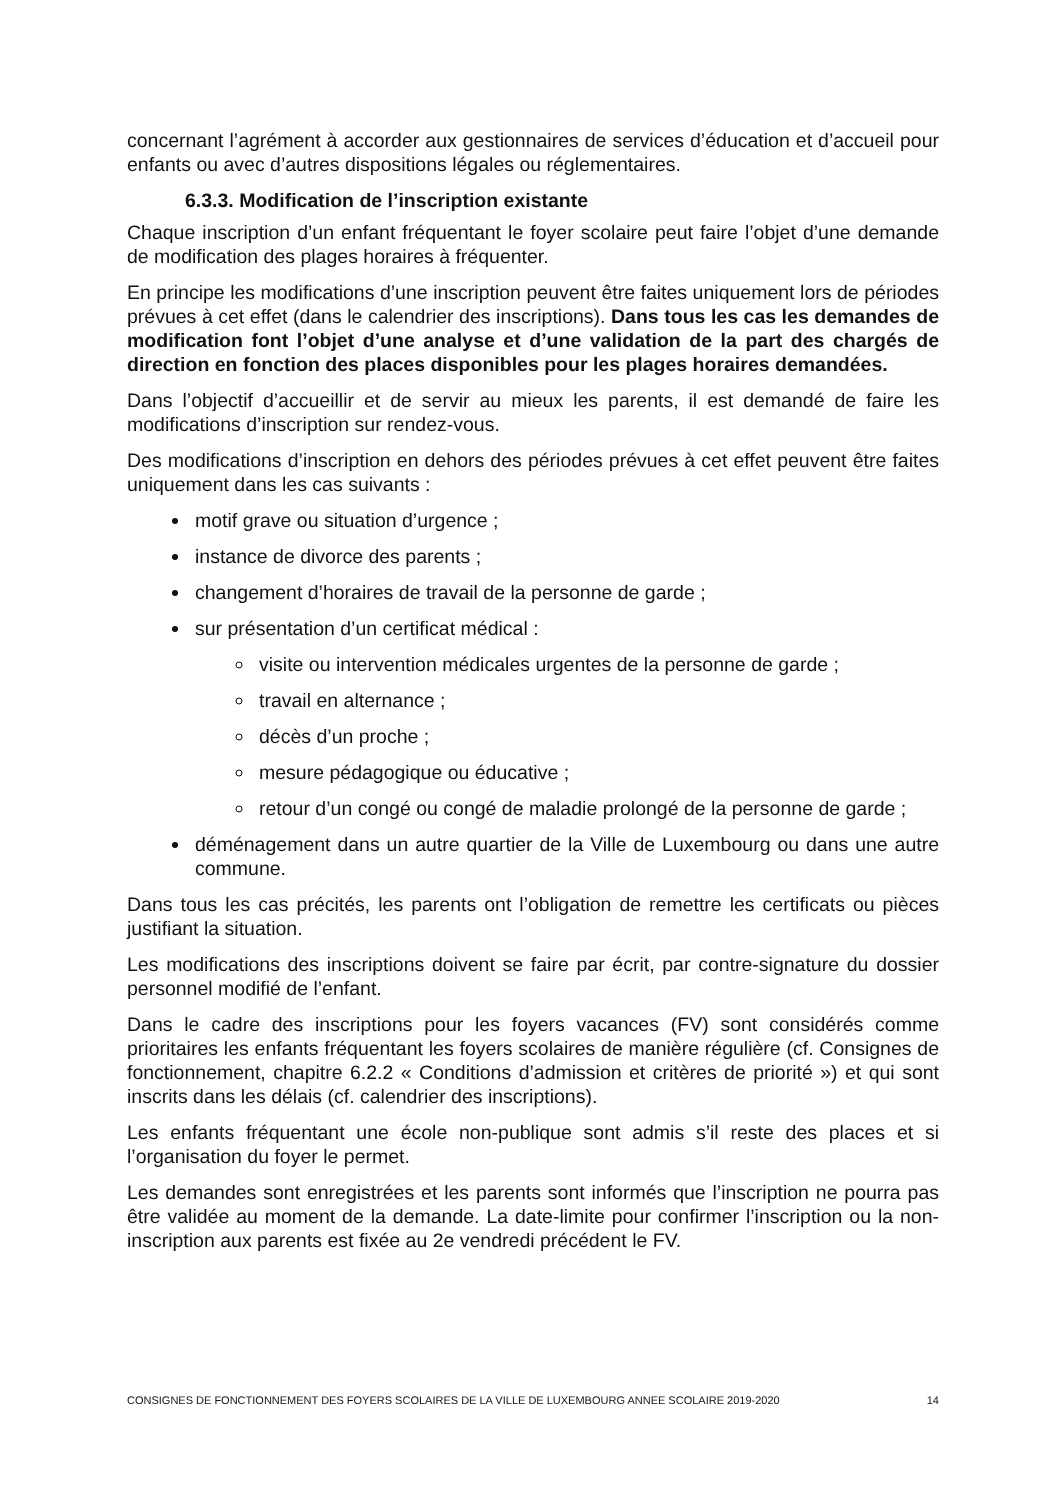concernant l’agrément à accorder aux gestionnaires de services d’éducation et d’accueil pour enfants ou avec d’autres dispositions légales ou réglementaires.
6.3.3. Modification de l’inscription existante
Chaque inscription d’un enfant fréquentant le foyer scolaire peut faire l’objet d’une demande de modification des plages horaires à fréquenter.
En principe les modifications d’une inscription peuvent être faites uniquement lors de périodes prévues à cet effet (dans le calendrier des inscriptions). Dans tous les cas les demandes de modification font l’objet d’une analyse et d’une validation de la part des chargés de direction en fonction des places disponibles pour les plages horaires demandées.
Dans l’objectif d’accueillir et de servir au mieux les parents, il est demandé de faire les modifications d’inscription sur rendez-vous.
Des modifications d’inscription en dehors des périodes prévues à cet effet peuvent être faites uniquement dans les cas suivants :
motif grave ou situation d’urgence ;
instance de divorce des parents ;
changement d’horaires de travail de la personne de garde ;
sur présentation d’un certificat médical :
visite ou intervention médicales urgentes de la personne de garde ;
travail en alternance ;
décès d’un proche ;
mesure pédagogique ou éducative ;
retour d’un congé ou congé de maladie prolongé de la personne de garde ;
déménagement dans un autre quartier de la Ville de Luxembourg ou dans une autre commune.
Dans tous les cas précités, les parents ont l’obligation de remettre les certificats ou pièces justifiant la situation.
Les modifications des inscriptions doivent se faire par écrit, par contre-signature du dossier personnel modifié de l’enfant.
Dans le cadre des inscriptions pour les foyers vacances (FV) sont considérés comme prioritaires les enfants fréquentant les foyers scolaires de manière régulière (cf. Consignes de fonctionnement, chapitre 6.2.2 « Conditions d’admission et critères de priorité ») et qui sont inscrits dans les délais (cf. calendrier des inscriptions).
Les enfants fréquentant une école non-publique sont admis s’il reste des places et si l’organisation du foyer le permet.
Les demandes sont enregistrées et les parents sont informés que l’inscription ne pourra pas être validée au moment de la demande. La date-limite pour confirmer l’inscription ou la non-inscription aux parents est fixée au 2e vendredi précédent le FV.
CONSIGNES DE FONCTIONNEMENT DES FOYERS SCOLAIRES DE LA VILLE DE LUXEMBOURG ANNEE SCOLAIRE 2019-2020 14